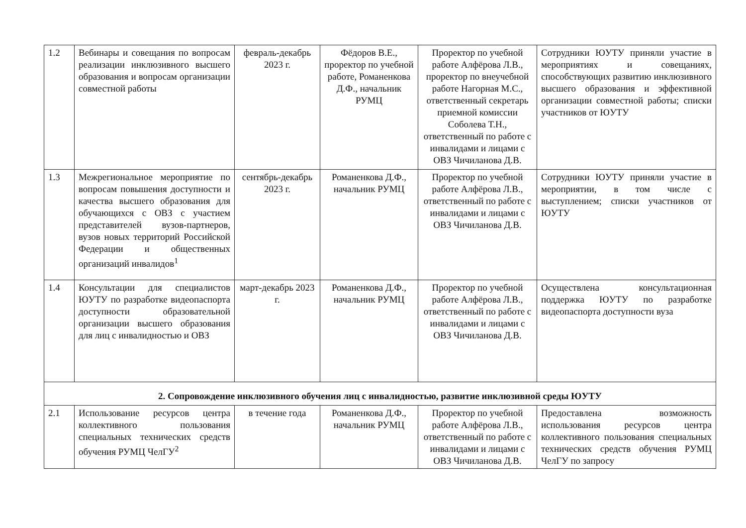| 1.2 | Вебинары и совещания по вопросам реализации инклюзивного высшего образования и вопросам организации совместной работы | февраль-декабрь 2023 г. | Фёдоров В.Е., проректор по учебной работе, Романенкова Д.Ф., начальник РУМЦ | Проректор по учебной работе Алфёрова Л.В., проректор по внеучебной работе Нагорная М.С., ответственный секретарь приемной комиссии Соболева Т.Н., ответственный по работе с инвалидами и лицами с ОВЗ Чичиланова Д.В. | Сотрудники ЮУТУ приняли участие в мероприятиях и совещаниях, способствующих развитию инклюзивного высшего образования и эффективной организации совместной работы; списки участников от ЮУТУ |
| 1.3 | Межрегиональное мероприятие по вопросам повышения доступности и качества высшего образования для обучающихся с ОВЗ с участием представителей вузов-партнеров, вузов новых территорий Российской Федерации и общественных организаций инвалидов<sup>1</sup> | сентябрь-декабрь 2023 г. | Романенкова Д.Ф., начальник РУМЦ | Проректор по учебной работе Алфёрова Л.В., ответственный по работе с инвалидами и лицами с ОВЗ Чичиланова Д.В. | Сотрудники ЮУТУ приняли участие в мероприятии, в том числе с выступлением; списки участников от ЮУТУ |
| 1.4 | Консультации для специалистов ЮУТУ по разработке видеопаспорта доступности образовательной организации высшего образования для лиц с инвалидностью и ОВЗ | март-декабрь 2023 г. | Романенкова Д.Ф., начальник РУМЦ | Проректор по учебной работе Алфёрова Л.В., ответственный по работе с инвалидами и лицами с ОВЗ Чичиланова Д.В. | Осуществлена консультационная поддержка ЮУТУ по разработке видеопаспорта доступности вуза |
| 2. Сопровождение инклюзивного обучения лиц с инвалидностью, развитие инклюзивной среды ЮУТУ | | | | | |
| 2.1 | Использование ресурсов центра коллективного пользования специальных технических средств обучения РУМЦ ЧелГУ<sup>2</sup> | в течение года | Романенкова Д.Ф., начальник РУМЦ | Проректор по учебной работе Алфёрова Л.В., ответственный по работе с инвалидами и лицами с ОВЗ Чичиланова Д.В. | Предоставлена возможность использования ресурсов центра коллективного пользования специальных технических средств обучения РУМЦ ЧелГУ по запросу |